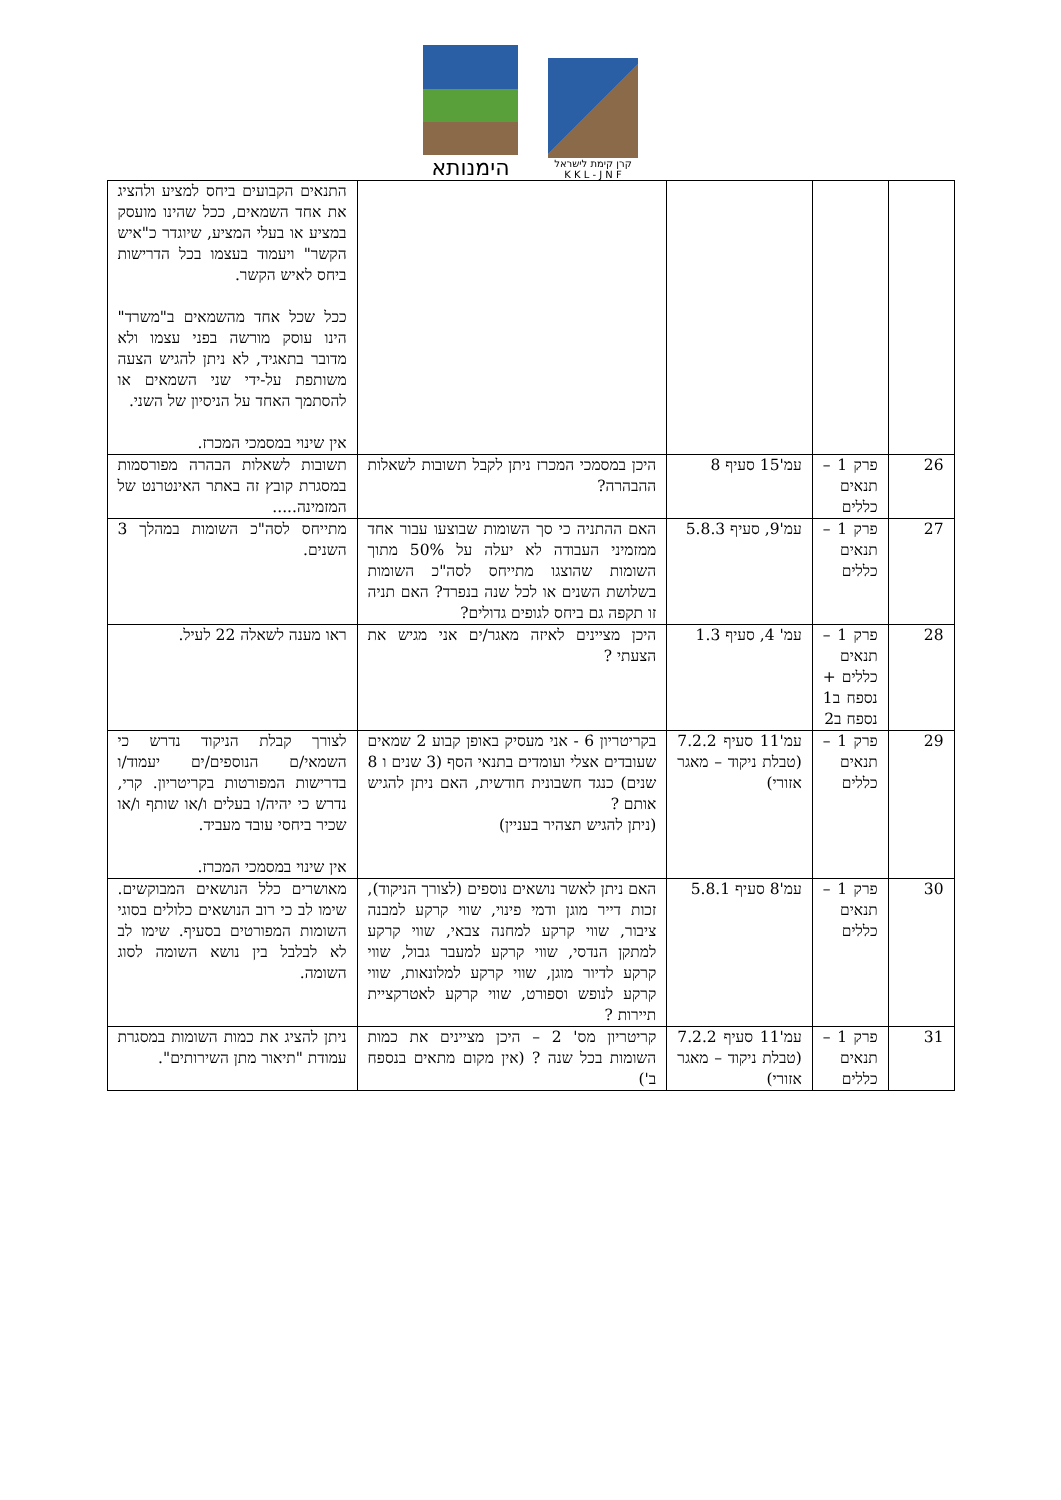הימנותא
קרן קימת לישראל
K K L - J N F
| | | | | התנאים הקבועים ביחס למציע ולהציג את אחד השמאים, ככל שהינו מועסק במציע או בעלי המציע, שיוגדר כ"איש הקשר" ויעמוד בעצמו בכל הדרישות ביחס לאיש הקשר. ככל שכל אחד מהשמאים ב"משרד" הינו עוסק מורשה בפני עצמו ולא מדובר בתאגיד, לא ניתן להגיש הצעה משותפת על-ידי שני השמאים או להסתמך האחד על הניסיון של השני. אין שינוי במסמכי המכרז. |
| 26 | פרק 1 – תנאים כללים | עמ'15 סעיף 8 | היכן במסמכי המכרז ניתן לקבל תשובות לשאלות ההבהרה? | תשובות לשאלות הבהרה מפורסמות במסגרת קובץ זה באתר האינטרנט של המזמינה..... |
| 27 | פרק 1 – תנאים כללים | עמ'9, סעיף 5.8.3 | האם ההתניה כי סך השומות שבוצעו עבור אחד ממזמיני העבודה לא יעלה על 50% מתוך השומות שהוצגו מתייחס לסה"כ השומות בשלושת השנים או לכל שנה בנפרד? האם תניה זו תקפה גם ביחס לגופים גדולים? | מתייחס לסה"כ השומות במהלך 3 השנים. |
| 28 | פרק 1 – תנאים כללים + נספח ב1 נספח ב2 | עמ' 4, סעיף 1.3 | היכן מציינים לאיזה מאגר/ים אני מגיש את הצעתי ? | ראו מענה לשאלה 22 לעיל. |
| 29 | פרק 1 – תנאים כללים | עמ'11 סעיף 7.2.2 (טבלת ניקוד – מאגר אזורי) | בקריטריון 6 - אני מעסיק באופן קבוע 2 שמאים שעובדים אצלי ועומדים בתנאי הסף (3 שנים ו 8 שנים) כנגד חשבונית חודשית, האם ניתן להגיש אותם ? (ניתן להגיש תצהיר בעניין) | לצורך קבלת הניקוד נדרש כי השמאי/ם הנוספים/ים יעמוד/ו בדרישות המפורטות בקריטריון. קרי, נדרש כי יהיה/ו בעלים ו/או שותף ו/או שכיר ביחסי עובד מעביד. אין שינוי במסמכי המכרז. |
| 30 | פרק 1 – תנאים כללים | עמ'8 סעיף 5.8.1 | האם ניתן לאשר נושאים נוספים (לצורך הניקוד), זכות דייר מוגן ודמי פינוי, שווי קרקע למבנה ציבור, שווי קרקע למחנה צבאי, שווי קרקע למתקן הנדסי, שווי קרקע למעבר גבול, שווי קרקע לדיור מוגן, שווי קרקע למלונאות, שווי קרקע לנופש וספורט, שווי קרקע לאטרקציית תיירות ? | מאושרים כלל הנושאים המבוקשים. שימו לב כי רוב הנושאים כלולים בסוגי השומות המפורטים בסעיף. שימו לב לא לבלבל בין נושא השומה לסוג השומה. |
| 31 | פרק 1 – תנאים כללים | עמ'11 סעיף 7.2.2 (טבלת ניקוד – מאגר אזורי) | קריטריון מס' 2 – היכן מציינים את כמות השומות בכל שנה ? (אין מקום מתאים בנספח ב') | ניתן להציג את כמות השומות במסגרת עמודת "תיאור מתן השירותים". |